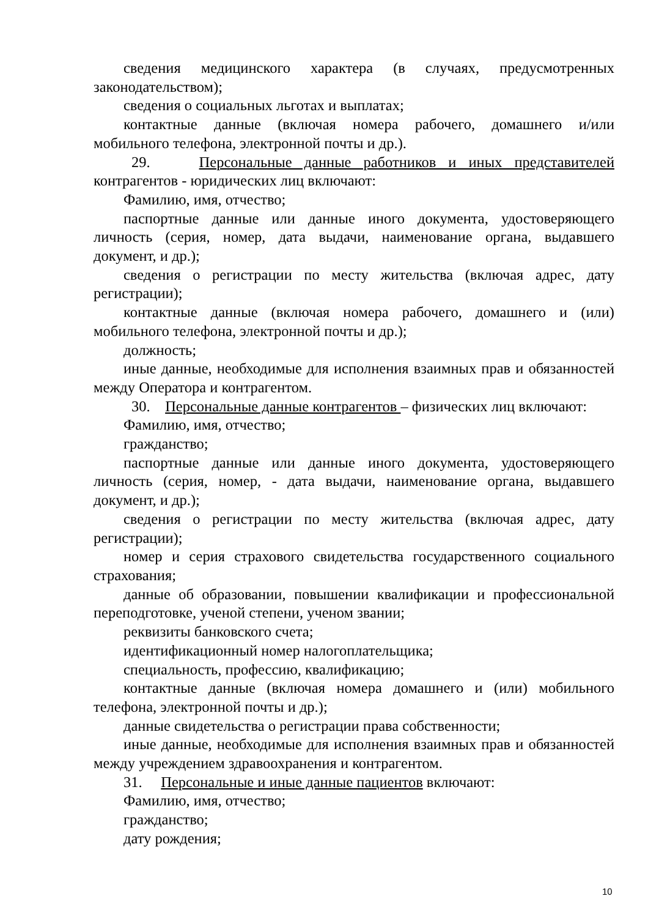сведения медицинского характера (в случаях, предусмотренных законодательством);
сведения о социальных льготах и выплатах;
контактные данные (включая номера рабочего, домашнего и/или мобильного телефона, электронной почты и др.).
29. Персональные данные работников и иных представителей контрагентов - юридических лиц включают:
Фамилию, имя, отчество;
паспортные данные или данные иного документа, удостоверяющего личность (серия, номер, дата выдачи, наименование органа, выдавшего документ, и др.);
сведения о регистрации по месту жительства (включая адрес, дату регистрации);
контактные данные (включая номера рабочего, домашнего и (или) мобильного телефона, электронной почты и др.);
должность;
иные данные, необходимые для исполнения взаимных прав и обязанностей между Оператора и контрагентом.
30. Персональные данные контрагентов – физических лиц включают:
Фамилию, имя, отчество;
гражданство;
паспортные данные или данные иного документа, удостоверяющего личность (серия, номер, - дата выдачи, наименование органа, выдавшего документ, и др.);
сведения о регистрации по месту жительства (включая адрес, дату регистрации);
номер и серия страхового свидетельства государственного социального страхования;
данные об образовании, повышении квалификации и профессиональной переподготовке, ученой степени, ученом звании;
реквизиты банковского счета;
идентификационный номер налогоплательщика;
специальность, профессию, квалификацию;
контактные данные (включая номера домашнего и (или) мобильного телефона, электронной почты и др.);
данные свидетельства о регистрации права собственности;
иные данные, необходимые для исполнения взаимных прав и обязанностей между учреждением здравоохранения и контрагентом.
31. Персональные и иные данные пациентов включают:
Фамилию, имя, отчество;
гражданство;
дату рождения;
10